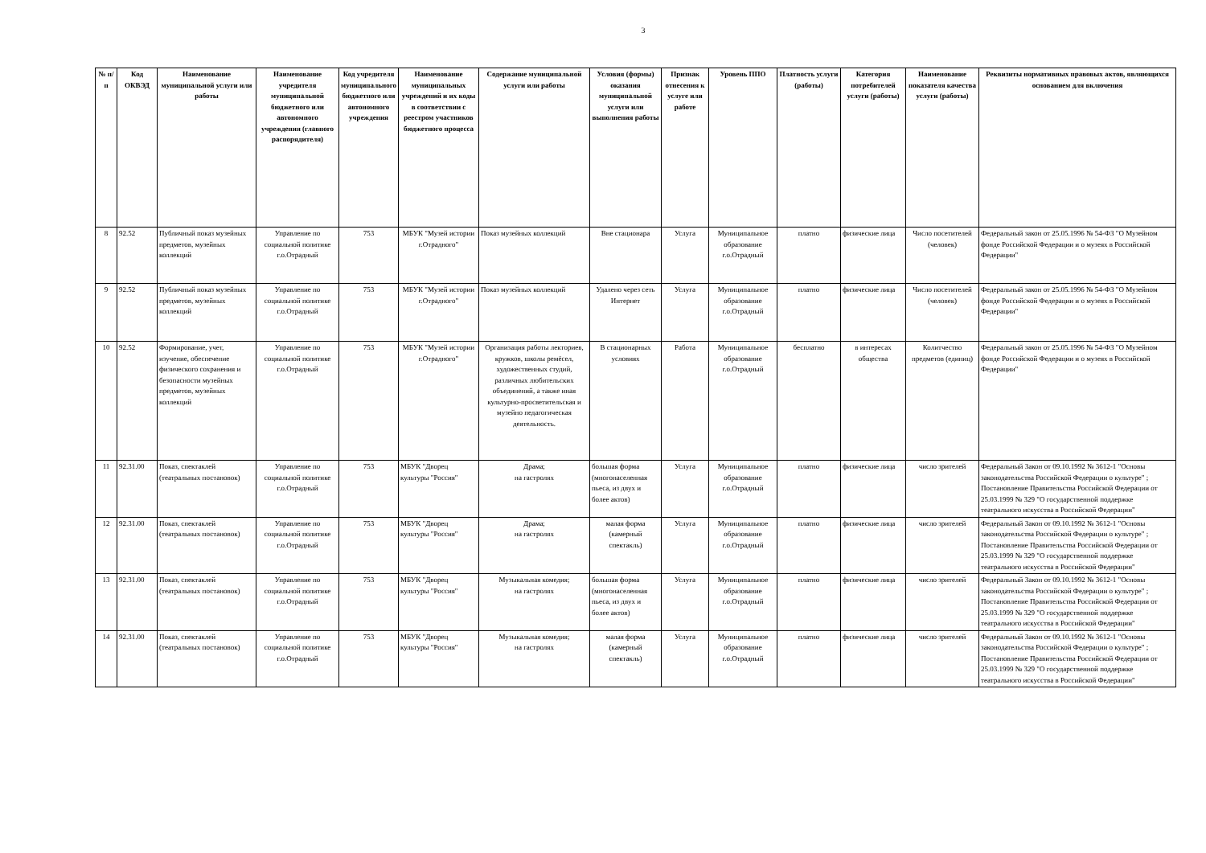3
| № п/п | Код ОКВЭД | Наименование муниципальной услуги или работы | Наименование учредителя муниципальной бюджетного или автономного учреждения (главного распорядителя) | Код учредителя муниципального бюджетного или автономного учреждения | Наименование муниципальных учреждений и их коды в соответствии с реестром участников бюджетного процесса | Содержание муниципальной услуги или работы | Условия (формы) оказания муниципальной услуги или выполнения работы | Признак отнесения к услуге или работе | Уровень ППО | Платность услуги (работы) | Категория потребителей услуги (работы) | Наименование показателя качества услуги (работы) | Реквизиты нормативных правовых актов, являющихся основанием для включения |
| --- | --- | --- | --- | --- | --- | --- | --- | --- | --- | --- | --- | --- | --- |
| 8 | 92.52 | Публичный показ музейных предметов, музейных коллекций | Управление по социальной политике г.о.Отрадный | 753 | МБУК "Музей истории г.Отрадного" | Показ музейных коллекций | Вне стационара | Услуга | Муниципальное образование г.о.Отрадный | платно | физические лица | Число посетителей (человек) | Федеральный закон от 25.05.1996 № 54-ФЗ "О Музейном фонде Российской Федерации и о музеях в Российской Федерации" |
| 9 | 92.52 | Публичный показ музейных предметов, музейных коллекций | Управление по социальной политике г.о.Отрадный | 753 | МБУК "Музей истории г.Отрадного" | Показ музейных коллекций | Удалено через сеть Интернет | Услуга | Муниципальное образование г.о.Отрадный | платно | физические лица | Число посетителей (человек) | Федеральный закон от 25.05.1996 № 54-ФЗ "О Музейном фонде Российской Федерации и о музеях в Российской Федерации" |
| 10 | 92.52 | Формирование, учет, изучение, обеспечение физического сохранения и безопасности музейных предметов, музейных коллекций | Управление по социальной политике г.о.Отрадный | 753 | МБУК "Музей истории г.Отрадного" | Организация работы лекториев, кружков, школы ремёсел, художественных студий, различных любительских объединений, а также иная культурно-просветительская и музейно педагогическая деятельность. | В стационарных условиях | Работа | Муниципальное образование г.о.Отрадный | бесплатно | в интересах общества | Колитчество предметов (единиц) | Федеральный закон от 25.05.1996 № 54-ФЗ "О Музейном фонде Российской Федерации и о музеях в Российской Федерации" |
| 11 | 92.31.00 | Показ, спектаклей (театральных постановок) | Управление по социальной политике г.о.Отрадный | 753 | МБУК "Дворец культуры "Россия" | Драма; на гастролях | большая форма (многонаселенная пьеса, из двух и более актов) | Услуга | Муниципальное образование г.о.Отрадный | платно | физические лица | число зрителей | Федеральный Закон от 09.10.1992 № 3612-1 "Основы законодательства Российской Федерации о культуре" ; Постановление Правительства Российской Федерации от 25.03.1999 № 329 "О государственной поддержке театрального искусства в Российской Федерации" |
| 12 | 92.31.00 | Показ, спектаклей (театральных постановок) | Управление по социальной политике г.о.Отрадный | 753 | МБУК "Дворец культуры "Россия" | Драма; на гастролях | малая форма (камерный спектакль) | Услуга | Муниципальное образование г.о.Отрадный | платно | физические лица | число зрителей | Федеральный Закон от 09.10.1992 № 3612-1 "Основы законодательства Российской Федерации о культуре" ; Постановление Правительства Российской Федерации от 25.03.1999 № 329 "О государственной поддержке театрального искусства в Российской Федерации" |
| 13 | 92.31.00 | Показ, спектаклей (театральных постановок) | Управление по социальной политике г.о.Отрадный | 753 | МБУК "Дворец культуры "Россия" | Музыкальная комедия; на гастролях | большая форма (многонаселенная пьеса, из двух и более актов) | Услуга | Муниципальное образование г.о.Отрадный | платно | физические лица | число зрителей | Федеральный Закон от 09.10.1992 № 3612-1 "Основы законодательства Российской Федерации о культуре" ; Постановление Правительства Российской Федерации от 25.03.1999 № 329 "О государственной поддержке театрального искусства в Российской Федерации" |
| 14 | 92.31.00 | Показ, спектаклей (театральных постановок) | Управление по социальной политике г.о.Отрадный | 753 | МБУК "Дворец культуры "Россия" | Музыкальная комедия; на гастролях | малая форма (камерный спектакль) | Услуга | Муниципальное образование г.о.Отрадный | платно | физические лица | число зрителей | Федеральный Закон от 09.10.1992 № 3612-1 "Основы законодательства Российской Федерации о культуре" ; Постановление Правительства Российской Федерации от 25.03.1999 № 329 "О государственной поддержке театрального искусства в Российской Федерации" |